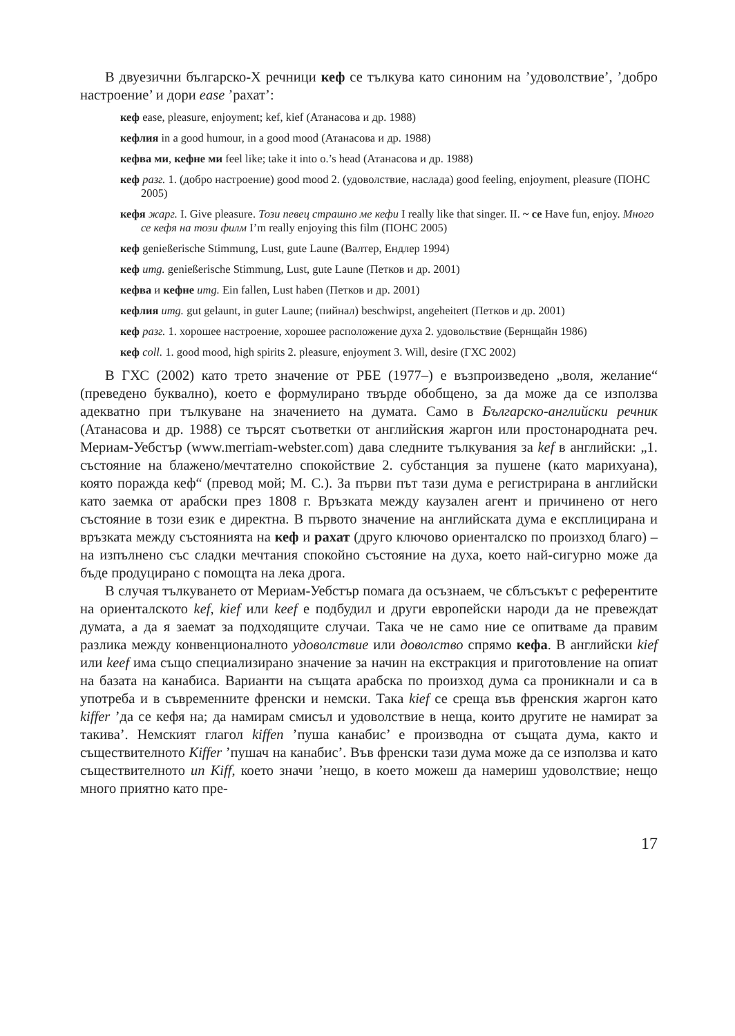В двуезични българско-Х речници кеф се тълкува като синоним на ’удоволствие’, ’добро настроение’ и дори ease ’рахат’:
кеф ease, pleasure, enjoyment; kef, kief (Атанасова и др. 1988)
кефлия in a good humour, in a good mood (Атанасова и др. 1988)
кефва ми, кефне ми feel like; take it into o.’s head (Атанасова и др. 1988)
кеф разг. 1. (добро настроение) good mood 2. (удоволствие, наслада) good feeling, enjoyment, pleasure (ПОНС 2005)
кефя жарг. I. Give pleasure. Този певец страшно ме кефи I really like that singer. II. ~ се Have fun, enjoy. Много се кефя на този филм I’m really enjoying this film (ПОНС 2005)
кеф genießerische Stimmung, Lust, gute Laune (Валтер, Ендлер 1994)
кеф umg. genießerische Stimmung, Lust, gute Laune (Петков и др. 2001)
кефва и кефне umg. Ein fallen, Lust haben (Петков и др. 2001)
кефлия umg. gut gelaunt, in guter Laune; (пийнал) beschwipst, angeheitert (Петков и др. 2001)
кеф разг. 1. хорошее настроение, хорошее расположение духа 2. удовольствие (Бернщайн 1986)
кеф coll. 1. good mood, high spirits 2. pleasure, enjoyment 3. Will, desire (ГХС 2002)
В ГХС (2002) като трето значение от РБЕ (1977–) е възпроизведено „воля, желание“ (преведено буквално), което е формулирано твърде обобщено, за да може да се използва адекватно при тълкуване на значението на думата. Само в Българско-английски речник (Атанасова и др. 1988) се търсят съответки от английския жаргон или простонародната реч. Мериам-Уебстър (www.merriam-webster.com) дава следните тълкувания за kef в английски: „1. състояние на блажено/мечтателно спокойствие 2. субстанция за пушене (като марихуана), която поражда кеф“ (превод мой; М. С.). За първи път тази дума е регистрирана в английски като заемка от арабски през 1808 г. Връзката между каузален агент и причинено от него състояние в този език е директна. В първото значение на английската дума е експлицирана и връзката между състоянията на кеф и рахат (друго ключово ориенталско по произход благо) – на изпълнено със сладки мечтания спокойно състояние на духа, което най-сигурно може да бъде продуцирано с помощта на лека дрога.
В случая тълкуването от Мериам-Уебстър помага да осъзнаем, че сблъсъкът с референтите на ориенталското kef, kief или keef е подбудил и други европейски народи да не превеждат думата, а да я заемат за подходящите случаи. Така че не само ние се опитваме да правим разлика между конвенционалното удоволствие или доволство спрямо кефа. В английски kief или keef има също специализирано значение за начин на екстракция и приготовление на опиат на базата на канабиса. Варианти на същата арабска по произход дума са проникнали и са в употреба и в съвременните френски и немски. Така kief се среща във френския жаргон като kiffer ’да се кефя на; да намирам смисъл и удоволствие в неща, които другите не намират за такива’. Немският глагол kiffen ’пуша канабис’ е производна от същата дума, както и съществителното Kiffer ’пушач на канабис’. Във френски тази дума може да се използва и като съществителното un Kiff, което значи ’нещо, в което можеш да намериш удоволствие; нещо много приятно като пре-
17